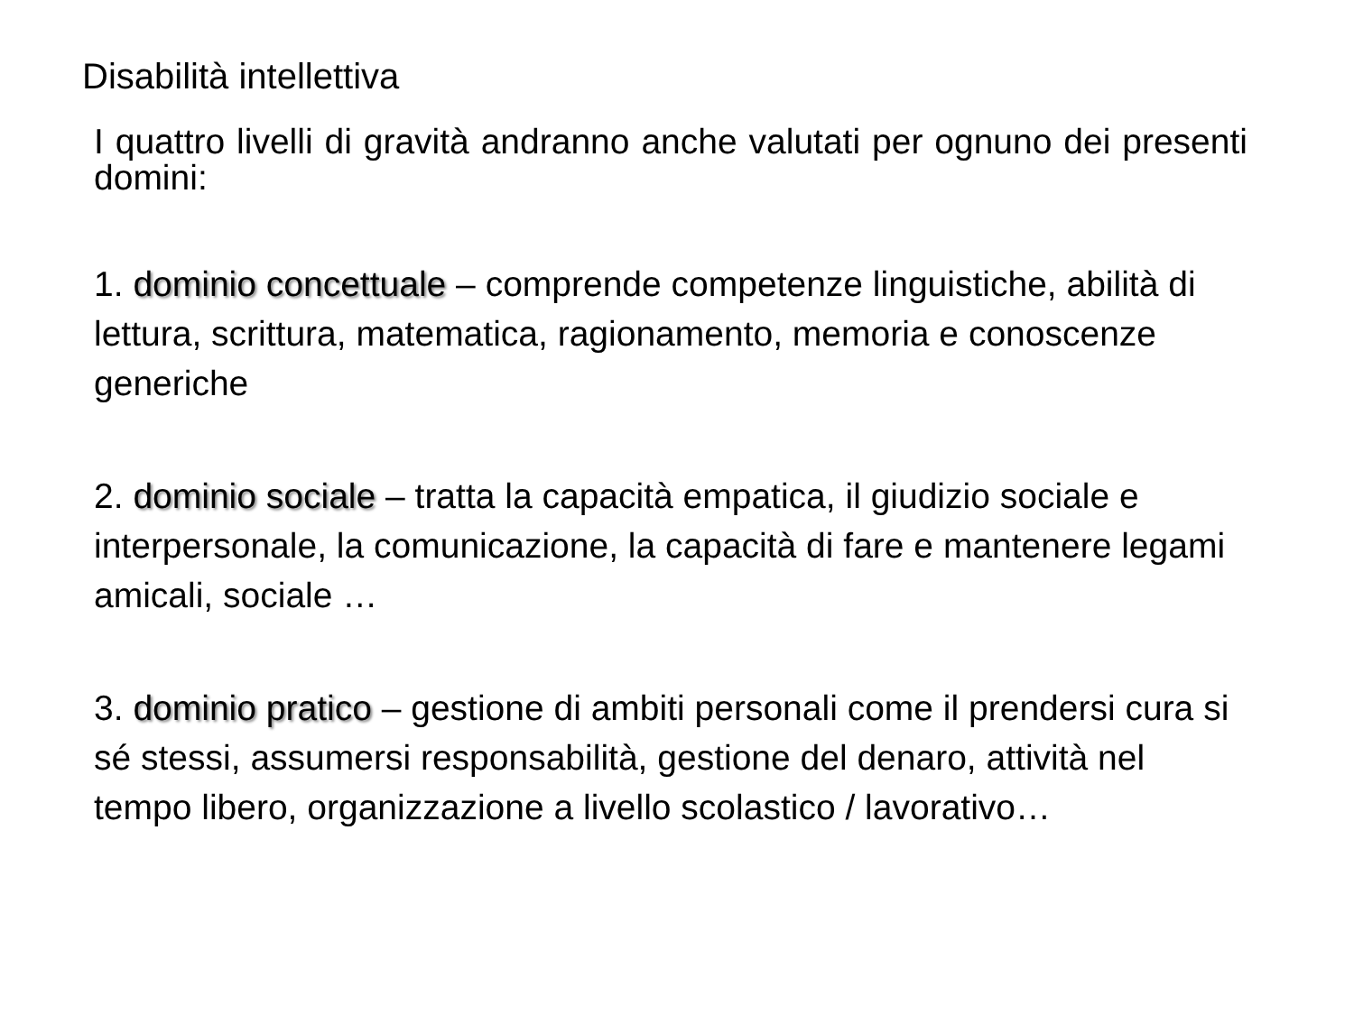Disabilità intellettiva
I quattro livelli di gravità andranno anche valutati per ognuno dei presenti domini:
1. dominio concettuale – comprende competenze linguistiche, abilità di lettura, scrittura, matematica, ragionamento, memoria e conoscenze generiche
2. dominio sociale – tratta la capacità empatica, il giudizio sociale e interpersonale, la comunicazione, la capacità di fare e mantenere legami amicali, sociale …
3. dominio pratico – gestione di ambiti personali come il prendersi cura si sé stessi, assumersi responsabilità, gestione del denaro, attività nel tempo libero, organizzazione a livello scolastico / lavorativo…